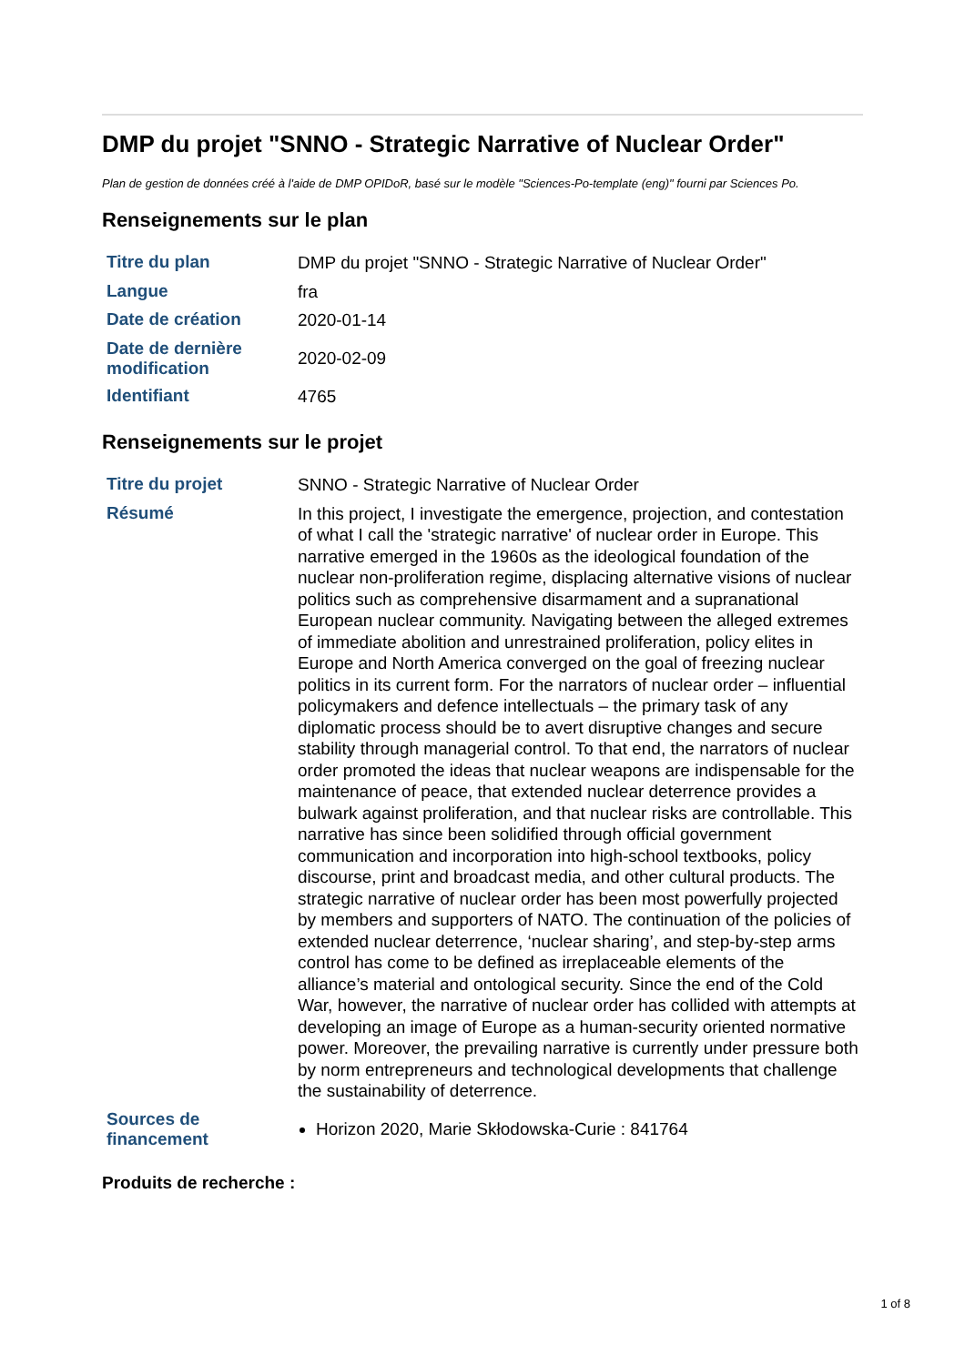DMP du projet "SNNO - Strategic Narrative of Nuclear Order"
Plan de gestion de données créé à l'aide de DMP OPIDoR, basé sur le modèle "Sciences-Po-template (eng)" fourni par Sciences Po.
Renseignements sur le plan
| Titre du plan | DMP du projet "SNNO - Strategic Narrative of Nuclear Order" |
| Langue | fra |
| Date de création | 2020-01-14 |
| Date de dernière modification | 2020-02-09 |
| Identifiant | 4765 |
Renseignements sur le projet
| Titre du projet | SNNO - Strategic Narrative of Nuclear Order |
| Résumé | In this project, I investigate the emergence, projection, and contestation of what I call the 'strategic narrative' of nuclear order in Europe. This narrative emerged in the 1960s as the ideological foundation of the nuclear non-proliferation regime, displacing alternative visions of nuclear politics such as comprehensive disarmament and a supranational European nuclear community. Navigating between the alleged extremes of immediate abolition and unrestrained proliferation, policy elites in Europe and North America converged on the goal of freezing nuclear politics in its current form. For the narrators of nuclear order – influential policymakers and defence intellectuals – the primary task of any diplomatic process should be to avert disruptive changes and secure stability through managerial control. To that end, the narrators of nuclear order promoted the ideas that nuclear weapons are indispensable for the maintenance of peace, that extended nuclear deterrence provides a bulwark against proliferation, and that nuclear risks are controllable. This narrative has since been solidified through official government communication and incorporation into high-school textbooks, policy discourse, print and broadcast media, and other cultural products. The strategic narrative of nuclear order has been most powerfully projected by members and supporters of NATO. The continuation of the policies of extended nuclear deterrence, ‘nuclear sharing’, and step-by-step arms control has come to be defined as irreplaceable elements of the alliance’s material and ontological security. Since the end of the Cold War, however, the narrative of nuclear order has collided with attempts at developing an image of Europe as a human-security oriented normative power. Moreover, the prevailing narrative is currently under pressure both by norm entrepreneurs and technological developments that challenge the sustainability of deterrence. |
| Sources de financement | Horizon 2020, Marie Skłodowska-Curie : 841764 |
Produits de recherche :
1 of 8